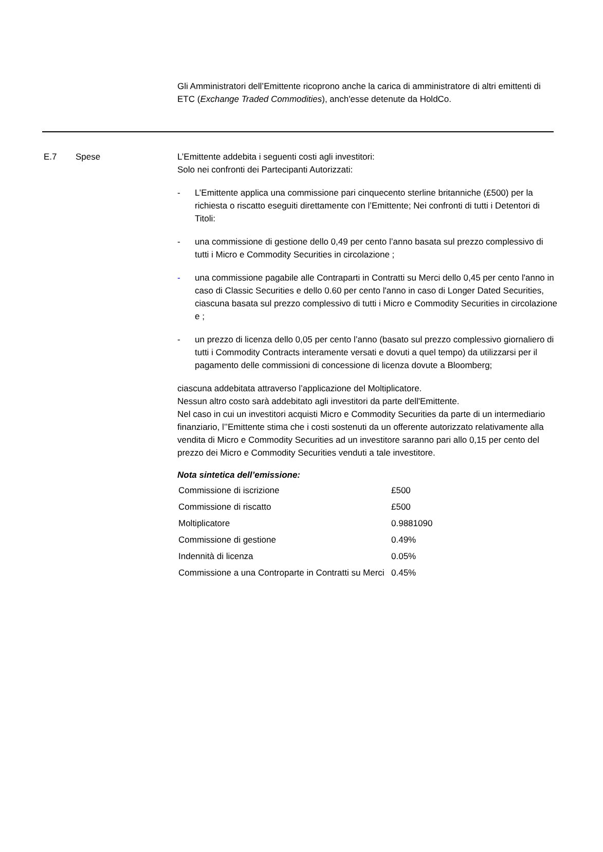Gli Amministratori dell’Emittente ricoprono anche la carica di amministratore di altri emittenti di ETC (Exchange Traded Commodities), anch'esse detenute da HoldCo.
E.7 Spese L’Emittente addebita i seguenti costi agli investitori:
Solo nei confronti dei Partecipanti Autorizzati:
- L’Emittente applica una commissione pari cinquecento sterline britanniche (£500) per la richiesta o riscatto eseguiti direttamente con l’Emittente; Nei confronti di tutti i Detentori di Titoli:
- una commissione di gestione dello 0,49 per cento l’anno basata sul prezzo complessivo di tutti i Micro e Commodity Securities in circolazione ;
- una commissione pagabile alle Contraparti in Contratti su Merci dello 0,45 per cento l'anno in caso di Classic Securities e dello 0.60 per cento l'anno in caso di Longer Dated Securities, ciascuna basata sul prezzo complessivo di tutti i Micro e Commodity Securities in circolazione e ;
- un prezzo di licenza dello 0,05 per cento l’anno (basato sul prezzo complessivo giornaliero di tutti i Commodity Contracts interamente versati e dovuti a quel tempo) da utilizzarsi per il pagamento delle commissioni di concessione di licenza dovute a Bloomberg;
ciascuna addebitata attraverso l’applicazione del Moltiplicatore.
Nessun altro costo sarà addebitato agli investitori da parte dell'Emittente.
Nel caso in cui un investitori acquisti Micro e Commodity Securities da parte di un intermediario finanziario, l’’Emittente stima che i costi sostenuti da un offerente autorizzato relativamente alla vendita di Micro e Commodity Securities ad un investitore saranno pari allo 0,15 per cento del prezzo dei Micro e Commodity Securities venduti a tale investitore.
Nota sintetica dell’emissione:
| Commissione di iscrizione | £500 |
| Commissione di riscatto | £500 |
| Moltiplicatore | 0.9881090 |
| Commissione di gestione | 0.49% |
| Indennità di licenza | 0.05% |
| Commissione a una Controparte in Contratti su Merci | 0.45% |